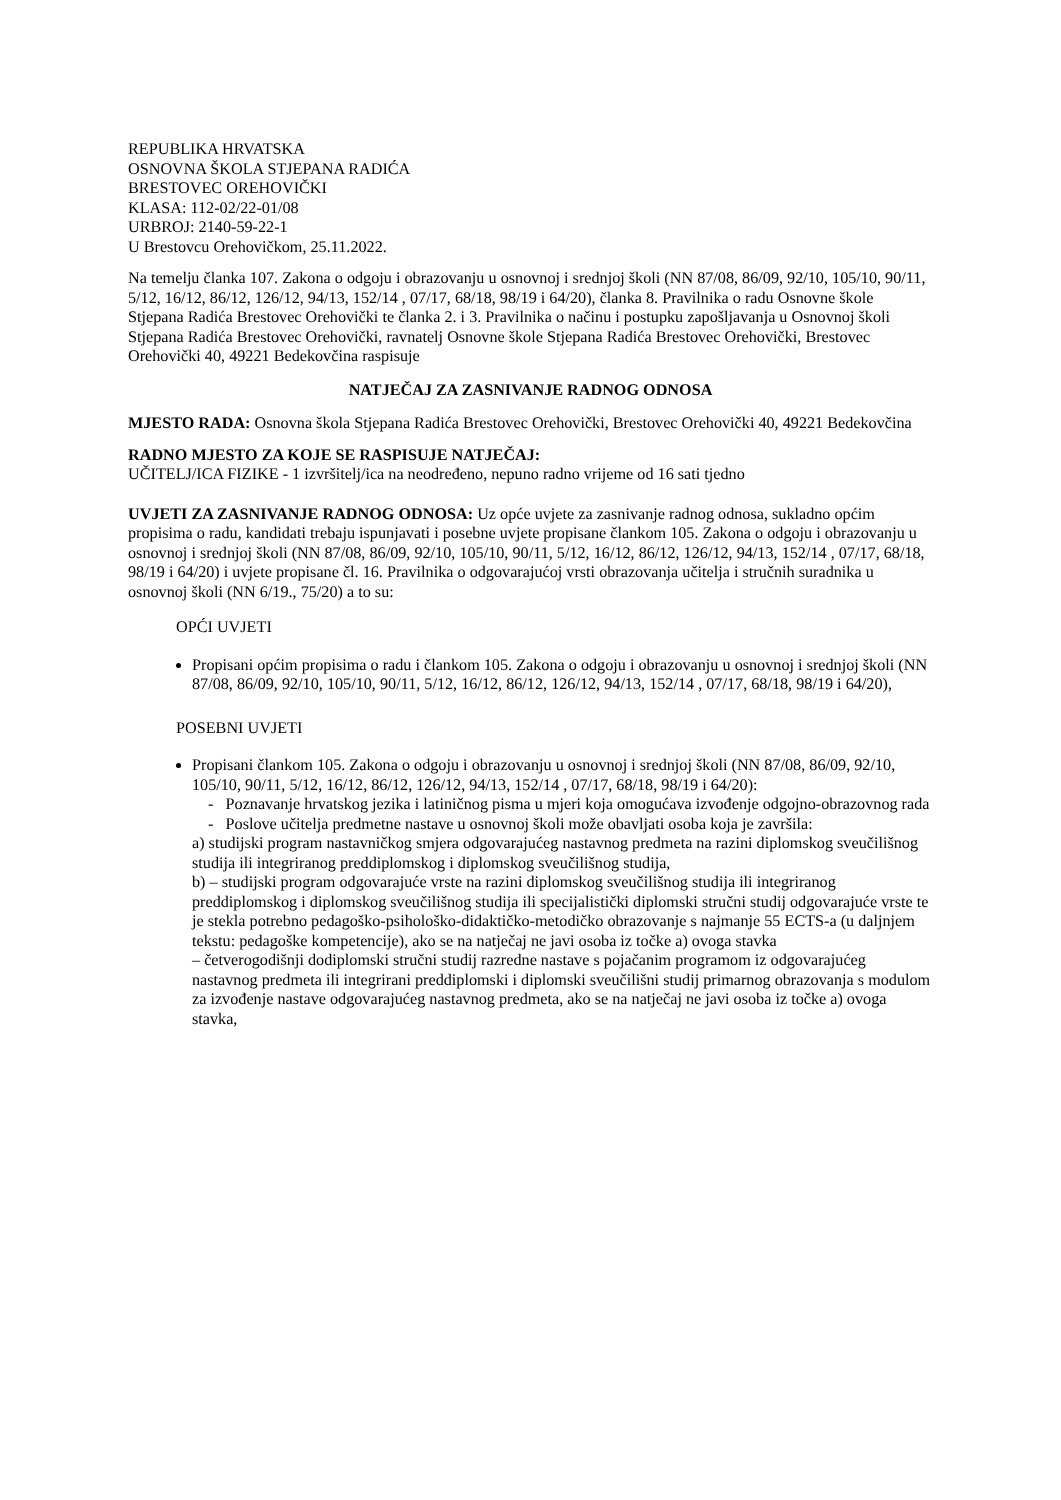REPUBLIKA HRVATSKA
OSNOVNA ŠKOLA STJEPANA RADIĆA
BRESTOVEC OREHOVIČKI
KLASA: 112-02/22-01/08
URBROJ: 2140-59-22-1
U Brestovcu Orehovičkom, 25.11.2022.
Na temelju članka 107. Zakona o odgoju i obrazovanju u osnovnoj i srednjoj školi (NN 87/08, 86/09, 92/10, 105/10, 90/11, 5/12, 16/12, 86/12, 126/12, 94/13, 152/14 , 07/17, 68/18, 98/19 i 64/20), članka 8. Pravilnika o radu Osnovne škole Stjepana Radića Brestovec Orehovički te članka 2. i 3. Pravilnika o načinu i postupku zapošljavanja u Osnovnoj školi Stjepana Radića Brestovec Orehovički, ravnatelj Osnovne škole Stjepana Radića Brestovec Orehovički, Brestovec Orehovički 40, 49221 Bedekovčina raspisuje
NATJEČAJ ZA ZASNIVANJE RADNOG ODNOSA
MJESTO RADA: Osnovna škola Stjepana Radića Brestovec Orehovički, Brestovec Orehovički 40, 49221 Bedekovčina
RADNO MJESTO ZA KOJE SE RASPISUJE NATJEČAJ:
UČITELJ/ICA FIZIKE - 1 izvršitelj/ica na neodređeno, nepuno radno vrijeme od 16 sati tjedno
UVJETI ZA ZASNIVANJE RADNOG ODNOSA: Uz opće uvjete za zasnivanje radnog odnosa, sukladno općim propisima o radu, kandidati trebaju ispunjavati i posebne uvjete propisane člankom 105. Zakona o odgoju i obrazovanju u osnovnoj i srednjoj školi (NN 87/08, 86/09, 92/10, 105/10, 90/11, 5/12, 16/12, 86/12, 126/12, 94/13, 152/14 , 07/17, 68/18, 98/19 i 64/20) i uvjete propisane čl. 16. Pravilnika o odgovarajućoj vrsti obrazovanja učitelja i stručnih suradnika u osnovnoj školi (NN 6/19., 75/20) a to su:
OPĆI UVJETI
Propisani općim propisima o radu i člankom 105. Zakona o odgoju i obrazovanju u osnovnoj i srednjoj školi (NN 87/08, 86/09, 92/10, 105/10, 90/11, 5/12, 16/12, 86/12, 126/12, 94/13, 152/14 , 07/17, 68/18, 98/19 i 64/20),
POSEBNI UVJETI
Propisani člankom 105. Zakona o odgoju i obrazovanju u osnovnoj i srednjoj školi (NN 87/08, 86/09, 92/10, 105/10, 90/11, 5/12, 16/12, 86/12, 126/12, 94/13, 152/14 , 07/17, 68/18, 98/19 i 64/20):
- Poznavanje hrvatskog jezika i latiničnog pisma u mjeri koja omogućava izvođenje odgojno-obrazovnog rada
- Poslove učitelja predmetne nastave u osnovnoj školi može obavljati osoba koja je završila:
a) studijski program nastavničkog smjera odgovarajućeg nastavnog predmeta na razini diplomskog sveučilišnog studija ili integriranog preddiplomskog i diplomskog sveučilišnog studija,
b) – studijski program odgovarajuće vrste na razini diplomskog sveučilišnog studija ili integriranog preddiplomskog i diplomskog sveučilišnog studija ili specijalistički diplomski stručni studij odgovarajuće vrste te je stekla potrebno pedagoško-psihološko-didaktičko-metodičko obrazovanje s najmanje 55 ECTS-a (u daljnjem tekstu: pedagoške kompetencije), ako se na natječaj ne javi osoba iz točke a) ovoga stavka
– četverogodišnji dodiplomski stručni studij razredne nastave s pojačanim programom iz odgovarajućeg nastavnog predmeta ili integrirani preddiplomski i diplomski sveučilišni studij primarnog obrazovanja s modulom za izvođenje nastave odgovarajućeg nastavnog predmeta, ako se na natječaj ne javi osoba iz točke a) ovoga stavka,